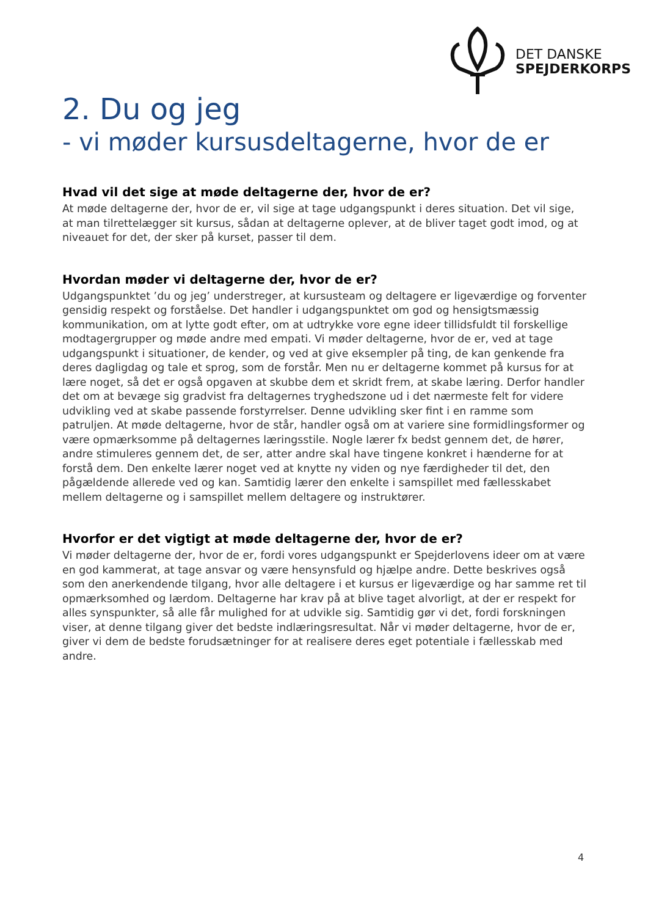DET DANSKE
SPEJDERKORPS
2. Du og jeg
- vi møder kursusdeltagerne, hvor de er
Hvad vil det sige at møde deltagerne der, hvor de er?
At møde deltagerne der, hvor de er, vil sige at tage udgangspunkt i deres situation. Det vil sige, at man tilrettelægger sit kursus, sådan at deltagerne oplever, at de bliver taget godt imod, og at niveauet for det, der sker på kurset, passer til dem.
Hvordan møder vi deltagerne der, hvor de er?
Udgangspunktet ’du og jeg’ understreger, at kursusteam og deltagere er ligeværdige og forventer gensidig respekt og forståelse. Det handler i udgangspunktet om god og hensigtsmæssig kommunikation, om at lytte godt efter, om at udtrykke vore egne ideer tillidsfuldt til forskellige modtagergrupper og møde andre med empati. Vi møder deltagerne, hvor de er, ved at tage udgangspunkt i situationer, de kender, og ved at give eksempler på ting, de kan genkende fra deres dagligdag og tale et sprog, som de forstår. Men nu er deltagerne kommet på kursus for at lære noget, så det er også opgaven at skubbe dem et skridt frem, at skabe læring. Derfor handler det om at bevæge sig gradvist fra deltagernes tryghedszone ud i det nærmeste felt for videre udvikling ved at skabe passende forstyrrelser. Denne udvikling sker fint i en ramme som patruljen. At møde deltagerne, hvor de står, handler også om at variere sine formidlingsformer og være opmærksomme på deltagernes læringsstile. Nogle lærer fx bedst gennem det, de hører, andre stimuleres gennem det, de ser, atter andre skal have tingene konkret i hænderne for at forstå dem. Den enkelte lærer noget ved at knytte ny viden og nye færdigheder til det, den pågældende allerede ved og kan. Samtidig lærer den enkelte i samspillet med fællesskabet mellem deltagerne og i samspillet mellem deltagere og instruktører.
Hvorfor er det vigtigt at møde deltagerne der, hvor de er?
Vi møder deltagerne der, hvor de er, fordi vores udgangspunkt er Spejderlovens ideer om at være en god kammerat, at tage ansvar og være hensynsfuld og hjælpe andre. Dette beskrives også som den anerkendende tilgang, hvor alle deltagere i et kursus er ligeværdige og har samme ret til opmærksomhed og lærdom. Deltagerne har krav på at blive taget alvorligt, at der er respekt for alles synspunkter, så alle får mulighed for at udvikle sig. Samtidig gør vi det, fordi forskningen viser, at denne tilgang giver det bedste indlæringsresultat. Når vi møder deltagerne, hvor de er, giver vi dem de bedste forudsætninger for at realisere deres eget potentiale i fællesskab med andre.
4